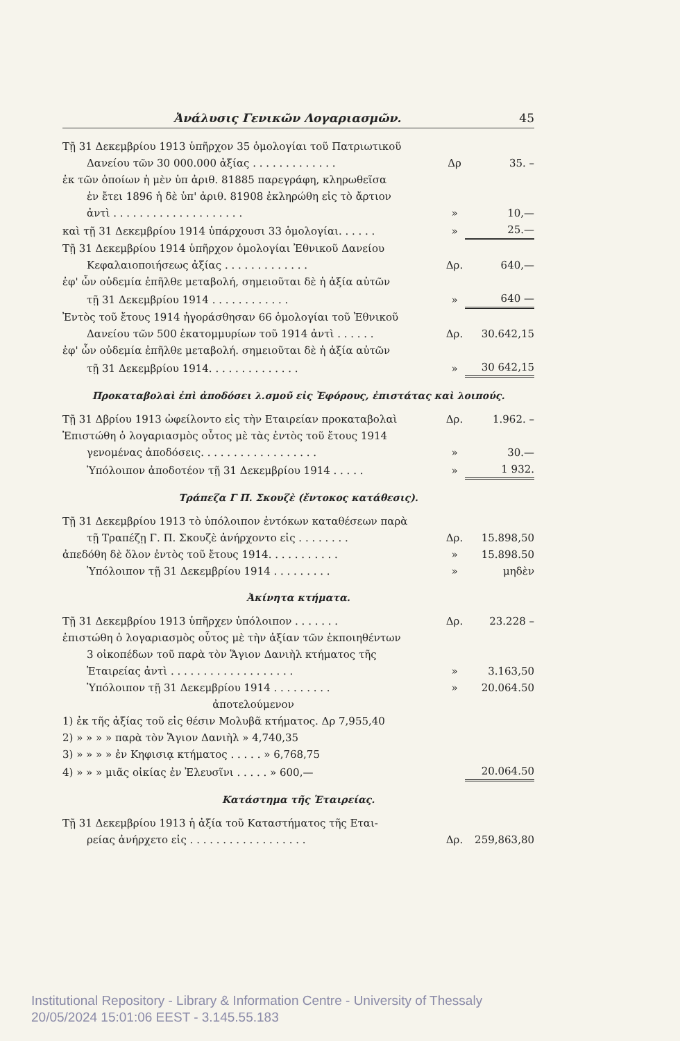Ἀνάλυσις Γενικῶν Λογαριασμῶν. 45
| Τῇ 31 Δεκεμβρίου 1913 ὑπῆρχον 35 ὁμολογίαι τοῦ Πατριωτικοῦ | | |
| Δανείου τῶν 30 000.000 ἀξίας . . . . . . . . . . . . . | Δρ | 35. – |
| ἐκ τῶν ὁποίων ἡ μὲν ὑπ ἀριθ. 81885 παρεγράφη, κληρωθεῖσα | | |
| ἐν ἔτει 1896 ἡ δὲ ὑπ' ἀριθ. 81908 ἐκληρώθη εἰς τὸ ἄρτιον | | |
| ἀντὶ . . . . . . . . . . . . . . . . . . . . | » | 10,— |
| καὶ τῇ 31 Δεκεμβρίου 1914 ὑπάρχουσι 33 ὁμολογίαι. . . . . . | » | 25.— |
| Τῇ 31 Δεκεμβρίου 1914 ὑπῆρχον ὁμολογίαι Ἐθνικοῦ Δανείου | | |
| Κεφαλαιοποιήσεως ἀξίας . . . . . . . . . . . . . | Δρ. | 640,— |
| ἐφ' ὧν οὐδεμία ἐπῆλθε μεταβολή, σημειοῦται δὲ ἡ ἀξία αὐτῶν | | |
| τῇ 31 Δεκεμβρίου 1914 . . . . . . . . . . . . | » | 640 — |
| Ἐντὸς τοῦ ἔτους 1914 ἠγοράσθησαν 66 ὁμολογίαι τοῦ Ἐθνικοῦ | | |
| Δανείου τῶν 500 ἑκατομμυρίων τοῦ 1914 ἀντὶ . . . . . . | Δρ. | 30.642,15 |
| ἐφ' ὧν οὐδεμία ἐπῆλθε μεταβολή. σημειοῦται δὲ ἡ ἀξία αὐτῶν | | |
| τῇ 31 Δεκεμβρίου 1914. . . . . . . . . . . . . . | » | 30 642,15 |
Προκαταβολαὶ ἐπὶ ἀποδόσει λ.σμοῦ εἰς Ἐφόρους, ἐπιστάτας καὶ λοιπούς.
| Τῇ 31 Δβρίου 1913 ὠφείλοντο εἰς τὴν Εταιρείαν προκαταβολαὶ | Δρ. | 1.962. – |
| Ἐπιστώθη ὁ λογαριασμὸς οὗτος μὲ τὰς ἐντὸς τοῦ ἔτους 1914 | | |
| γενομένας ἀποδόσεις. . . . . . . . . . . . . . . . . . | » | 30.— |
| Ὑπόλοιπον ἀποδοτέον τῇ 31 Δεκεμβρίου 1914 . . . . . | » | 1 932. |
Τράπεζα Γ Π. Σκουζὲ (ἔντοκος κατάθεσις).
| Τῇ 31 Δεκεμβρίου 1913 τὸ ὑπόλοιπον ἐντόκων καταθέσεων παρὰ | | |
| τῇ Τραπέζῃ Γ. Π. Σκουζὲ ἀνήρχοντο εἰς . . . . . . . . | Δρ. | 15.898,50 |
| ἀπεδόθη δὲ ὅλον ἐντὸς τοῦ ἔτους 1914. . . . . . . . . . . | » | 15.898.50 |
| Ὑπόλοιπον τῇ 31 Δεκεμβρίου 1914 . . . . . . . . . | » | μηδὲν |
Ἀκίνητα κτήματα.
| Τῇ 31 Δεκεμβρίου 1913 ὑπῆρχεν ὑπόλοιπον . . . . . . . | Δρ. | 23.228 – |
| ἐπιστώθη ὁ λογαριασμὸς οὗτος μὲ τὴν ἀξίαν τῶν ἐκποιηθέντων | | |
| 3 οἰκοπέδων τοῦ παρὰ τὸν Ἅγιον Δανιὴλ κτήματος τῆς | | |
| Ἑταιρείας ἀντὶ . . . . . . . . . . . . . . . . . . . | » | 3.163,50 |
| Ὑπόλοιπον τῇ 31 Δεκεμβρίου 1914 . . . . . . . . . | » | 20.064.50 |
| ἀποτελούμενον | | |
| 1) ἐκ τῆς ἀξίας τοῦ εἰς θέσιν Μολυβᾶ κτήματος. Δρ 7,955,40 | | |
| 2) » » » » παρὰ τὸν Ἅγιον Δανιὴλ » 4,740,35 | | |
| 3) » » » » ἐν Κηφισιᾳ κτήματος . . . . . » 6,768,75 | | |
| 4) » » » μιᾶς οἰκίας ἐν Ἐλευσῖνι . . . . . » 600,— | | 20.064.50 |
Κατάστημα τῆς Ἑταιρείας.
| Τῇ 31 Δεκεμβρίου 1913 ἡ ἀξία τοῦ Καταστήματος τῆς Εται- | | |
| ρείας ἀνήρχετο εἰς . . . . . . . . . . . . . . . . . . | Δρ. | 259,863,80 |
Institutional Repository - Library & Information Centre - University of Thessaly
20/05/2024 15:01:06 EEST - 3.145.55.183